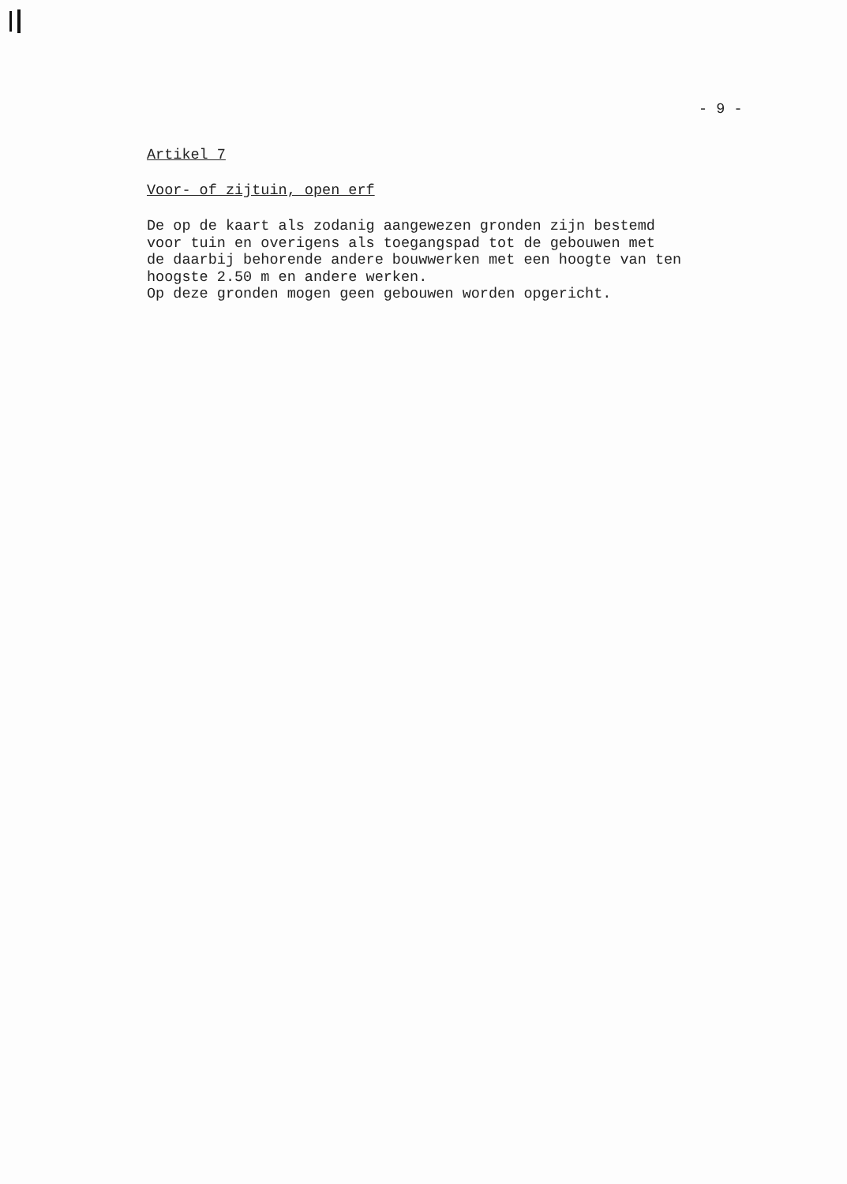- 9 -
Artikel 7
Voor- of zijtuin, open erf
De op de kaart als zodanig aangewezen gronden zijn bestemd voor tuin en overigens als toegangspad tot de gebouwen met de daarbij behorende andere bouwwerken met een hoogte van ten hoogste 2.50 m en andere werken. Op deze gronden mogen geen gebouwen worden opgericht.